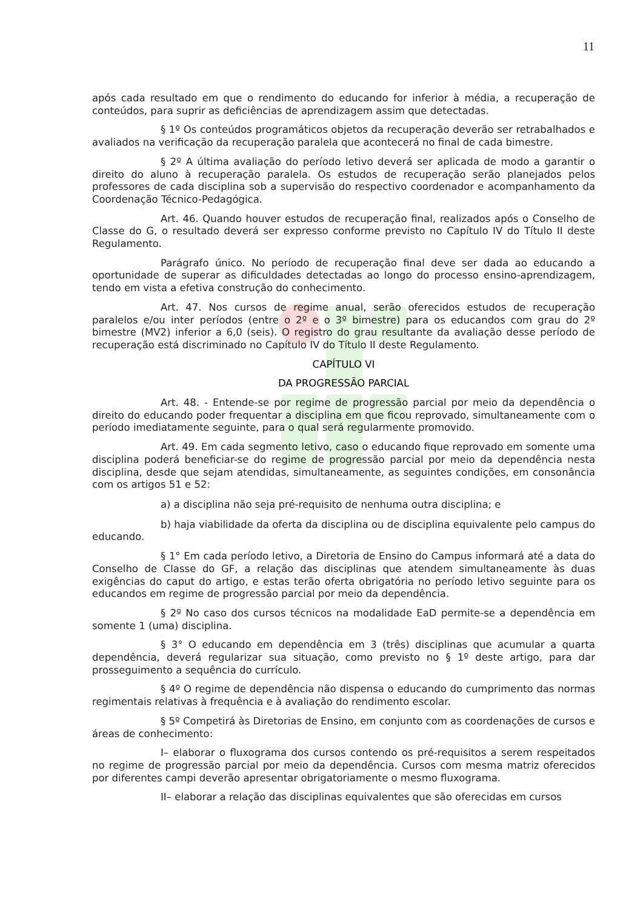11
após cada resultado em que o rendimento do educando for inferior à média, a recuperação de conteúdos, para suprir as deficiências de aprendizagem assim que detectadas.
§ 1º Os conteúdos programáticos objetos da recuperação deverão ser retrabalhados e avaliados na verificação da recuperação paralela que acontecerá no final de cada bimestre.
§ 2º A última avaliação do período letivo deverá ser aplicada de modo a garantir o direito do aluno à recuperação paralela. Os estudos de recuperação serão planejados pelos professores de cada disciplina sob a supervisão do respectivo coordenador e acompanhamento da Coordenação Técnico-Pedagógica.
Art. 46. Quando houver estudos de recuperação final, realizados após o Conselho de Classe do G, o resultado deverá ser expresso conforme previsto no Capítulo IV do Título II deste Regulamento.
Parágrafo único. No período de recuperação final deve ser dada ao educando a oportunidade de superar as dificuldades detectadas ao longo do processo ensino-aprendizagem, tendo em vista a efetiva construção do conhecimento.
Art. 47. Nos cursos de regime anual, serão oferecidos estudos de recuperação paralelos e/ou inter períodos (entre o 2º e o 3º bimestre) para os educandos com grau do 2º bimestre (MV2) inferior a 6,0 (seis). O registro do grau resultante da avaliação desse período de recuperação está discriminado no Capítulo IV do Título II deste Regulamento.
CAPÍTULO VI
DA PROGRESSÃO PARCIAL
Art. 48. - Entende-se por regime de progressão parcial por meio da dependência o direito do educando poder frequentar a disciplina em que ficou reprovado, simultaneamente com o período imediatamente seguinte, para o qual será regularmente promovido.
Art. 49. Em cada segmento letivo, caso o educando fique reprovado em somente uma disciplina poderá beneficiar-se do regime de progressão parcial por meio da dependência nesta disciplina, desde que sejam atendidas, simultaneamente, as seguintes condições, em consonância com os artigos 51 e 52:
a) a disciplina não seja pré-requisito de nenhuma outra disciplina; e
b) haja viabilidade da oferta da disciplina ou de disciplina equivalente pelo campus do educando.
§ 1° Em cada período letivo, a Diretoria de Ensino do Campus informará até a data do Conselho de Classe do GF, a relação das disciplinas que atendem simultaneamente às duas exigências do caput do artigo, e estas terão oferta obrigatória no período letivo seguinte para os educandos em regime de progressão parcial por meio da dependência.
§ 2º No caso dos cursos técnicos na modalidade EaD permite-se a dependência em somente 1 (uma) disciplina.
§ 3° O educando em dependência em 3 (três) disciplinas que acumular a quarta dependência, deverá regularizar sua situação, como previsto no § 1º deste artigo, para dar prosseguimento a sequência do currículo.
§ 4º O regime de dependência não dispensa o educando do cumprimento das normas regimentais relativas à frequência e à avaliação do rendimento escolar.
§ 5º Competirá às Diretorias de Ensino, em conjunto com as coordenações de cursos e áreas de conhecimento:
I– elaborar o fluxograma dos cursos contendo os pré-requisitos a serem respeitados no regime de progressão parcial por meio da dependência. Cursos com mesma matriz oferecidos por diferentes campi deverão apresentar obrigatoriamente o mesmo fluxograma.
II– elaborar a relação das disciplinas equivalentes que são oferecidas em cursos